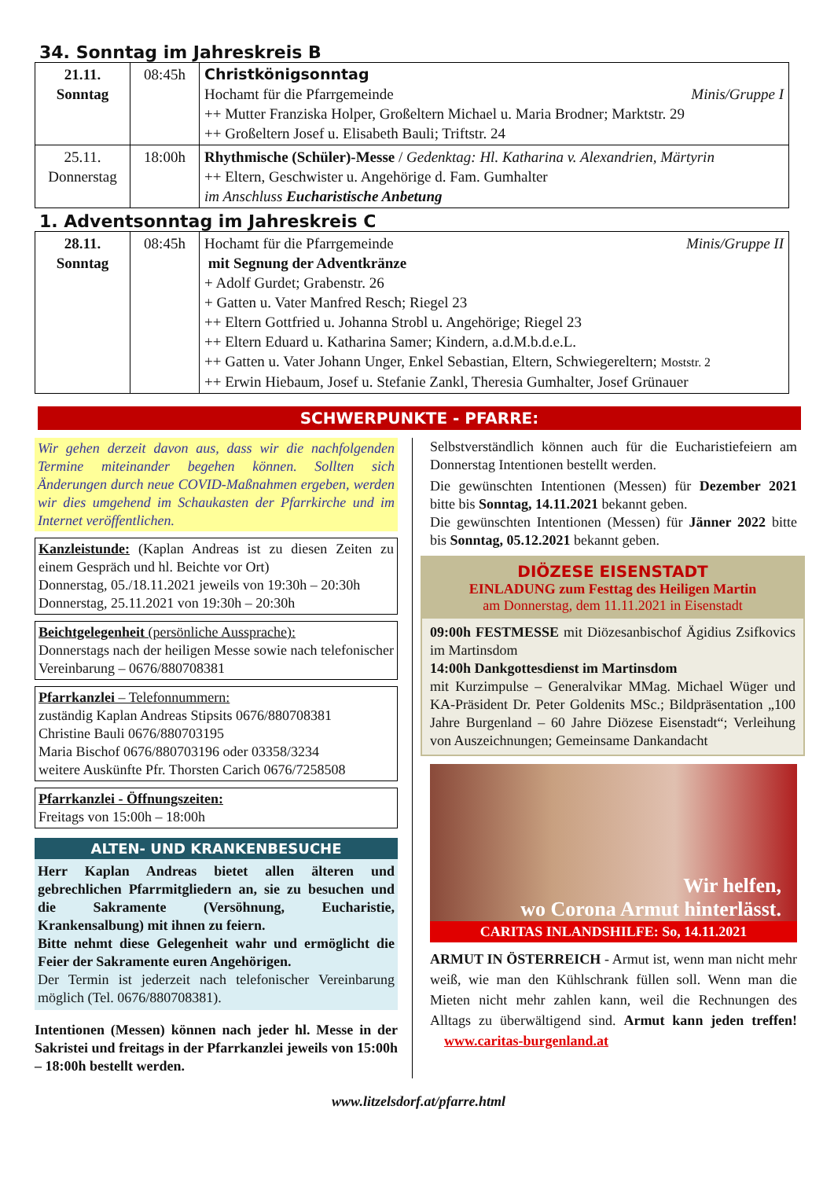34. Sonntag im Jahreskreis B
| 21.11. Sonntag | 08:45h | Christkönigsonntag Hochamt für die Pfarrgemeinde Minis/Gruppe I ++ Mutter Franziska Holper, Großeltern Michael u. Maria Brodner; Marktstr. 29 ++ Großeltern Josef u. Elisabeth Bauli; Triftstr. 24 |
| 25.11. Donnerstag | 18:00h | Rhythmische (Schüler)-Messe / Gedenktag: Hl. Katharina v. Alexandrien, Märtyrin ++ Eltern, Geschwister u. Angehörige d. Fam. Gumhalter im Anschluss Eucharistische Anbetung |
1. Adventsonntag im Jahreskreis C
| 28.11. Sonntag | 08:45h | Hochamt für die Pfarrgemeinde Minis/Gruppe II mit Segnung der Adventkränze + Adolf Gurdet; Grabenstr. 26 + Gatten u. Vater Manfred Resch; Riegel 23 ++ Eltern Gottfried u. Johanna Strobl u. Angehörige; Riegel 23 ++ Eltern Eduard u. Katharina Samer; Kindern, a.d.M.b.d.e.L. ++ Gatten u. Vater Johann Unger, Enkel Sebastian, Eltern, Schwiegereltern; Moststr. 2 ++ Erwin Hiebaum, Josef u. Stefanie Zankl, Theresia Gumhalter, Josef Grünauer |
SCHWERPUNKTE - PFARRE:
Wir gehen derzeit davon aus, dass wir die nachfolgenden Termine miteinander begehen können. Sollten sich Änderungen durch neue COVID-Maßnahmen ergeben, werden wir dies umgehend im Schaukasten der Pfarrkirche und im Internet veröffentlichen.
Kanzleistunde: (Kaplan Andreas ist zu diesen Zeiten zu einem Gespräch und hl. Beichte vor Ort)
Donnerstag, 05./18.11.2021 jeweils von 19:30h – 20:30h
Donnerstag, 25.11.2021 von 19:30h – 20:30h
Beichtgelegenheit (persönliche Aussprache):
Donnerstags nach der heiligen Messe sowie nach telefonischer Vereinbarung – 0676/880708381
Pfarrkanzlei – Telefonnummern:
zuständig Kaplan Andreas Stipsits 0676/880708381
Christine Bauli 0676/880703195
Maria Bischof 0676/880703196 oder 03358/3234
weitere Auskünfte Pfr. Thorsten Carich 0676/7258508
Pfarrkanzlei - Öffnungszeiten:
Freitags von 15:00h – 18:00h
ALTEN- UND KRANKENBESUCHE
Herr Kaplan Andreas bietet allen älteren und gebrechlichen Pfarrmitgliedern an, sie zu besuchen und die Sakramente (Versöhnung, Eucharistie, Krankensalbung) mit ihnen zu feiern.
Bitte nehmt diese Gelegenheit wahr und ermöglicht die Feier der Sakramente euren Angehörigen.
Der Termin ist jederzeit nach telefonischer Vereinbarung möglich (Tel. 0676/880708381).
Intentionen (Messen) können nach jeder hl. Messe in der Sakristei und freitags in der Pfarrkanzlei jeweils von 15:00h – 18:00h bestellt werden.
Selbstverständlich können auch für die Eucharistiefeiern am Donnerstag Intentionen bestellt werden.
Die gewünschten Intentionen (Messen) für Dezember 2021 bitte bis Sonntag, 14.11.2021 bekannt geben.
Die gewünschten Intentionen (Messen) für Jänner 2022 bitte bis Sonntag, 05.12.2021 bekannt geben.
DIÖZESE EISENSTADT
EINLADUNG zum Festtag des Heiligen Martin
am Donnerstag, dem 11.11.2021 in Eisenstadt
09:00h FESTMESSE mit Diözesanbischof Ägidius Zsifkovics im Martinsdom
14:00h Dankgottesdienst im Martinsdom
mit Kurzimpulse – Generalvikar MMag. Michael Wüger und KA-Präsident Dr. Peter Goldenits MSc.; Bildpräsentation „100 Jahre Burgenland – 60 Jahre Diözese Eisenstadt“; Verleihung von Auszeichnungen; Gemeinsame Dankandacht
Wir helfen,
wo Corona Armut hinterlässt.
CARITAS INLANDSHILFE: So, 14.11.2021
ARMUT IN ÖSTERREICH - Armut ist, wenn man nicht mehr weiß, wie man den Kühlschrank füllen soll. Wenn man die Mieten nicht mehr zahlen kann, weil die Rechnungen des Alltags zu überwältigend sind. Armut kann jeden treffen! www.caritas-burgenland.at
www.litzelsdorf.at/pfarre.html